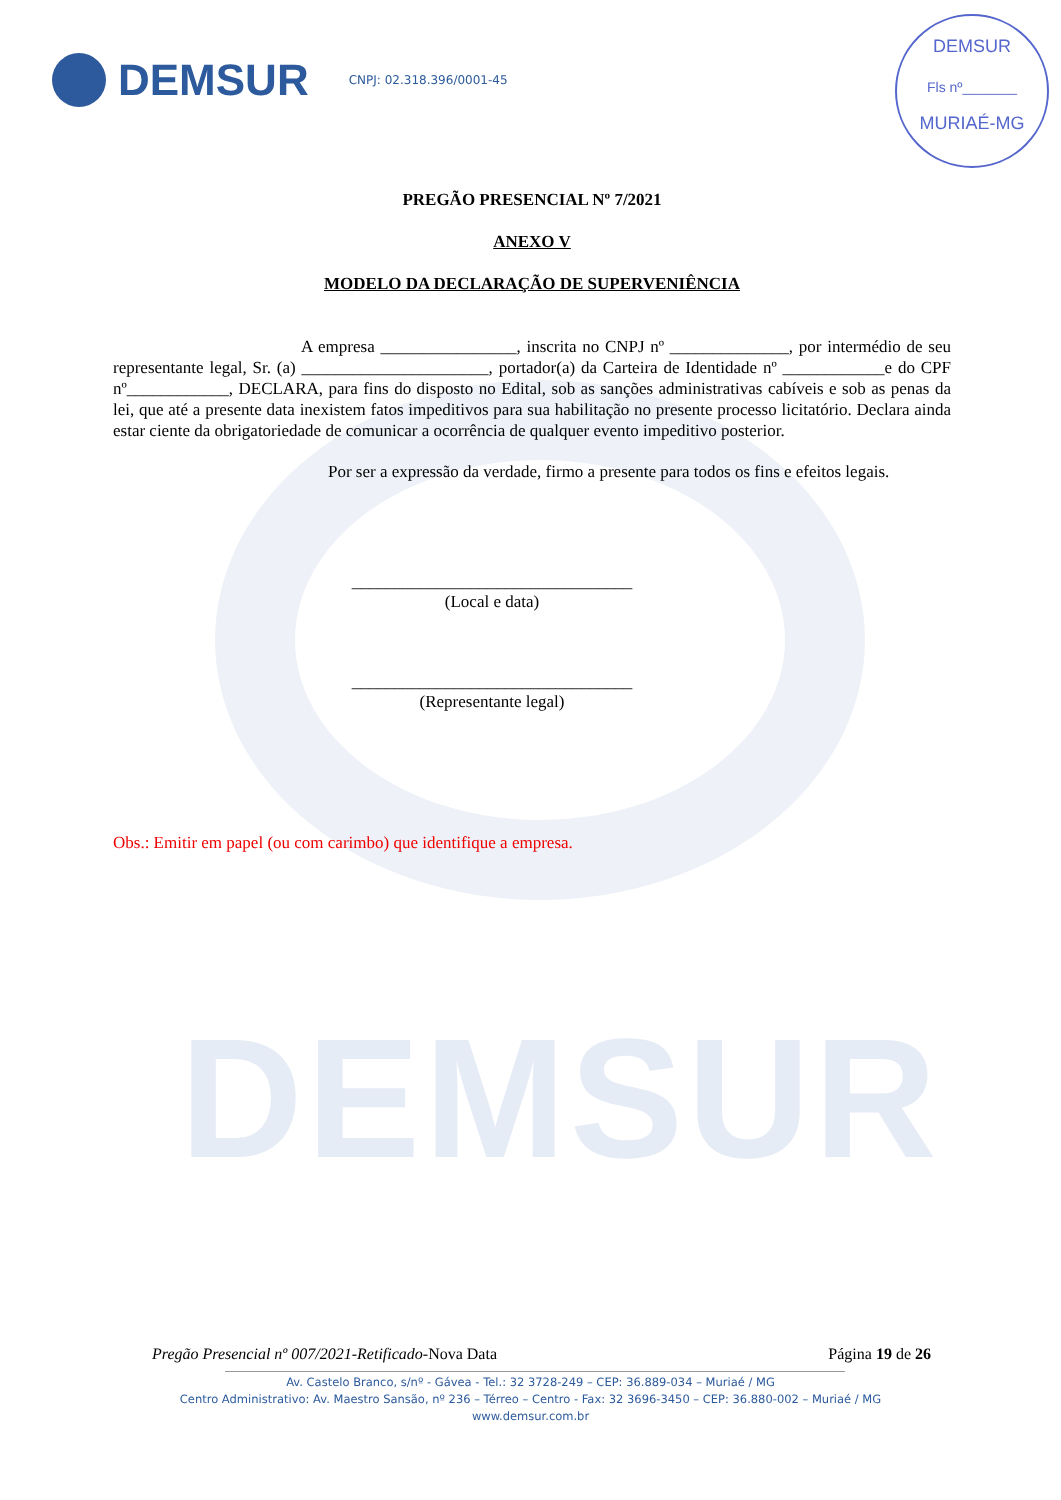DEMSUR
DEMSUR
CNPJ: 02.318.396/0001-45
DEMSUR
Fls nº_______
MURIAÉ-MG
PREGÃO PRESENCIAL Nº 7/2021
ANEXO V
MODELO DA DECLARAÇÃO DE SUPERVENIÊNCIA
A empresa ________________, inscrita no CNPJ nº ______________, por intermédio de seu representante legal, Sr. (a) ______________________, portador(a) da Carteira de Identidade nº ____________e do CPF nº____________, DECLARA, para fins do disposto no Edital, sob as sanções administrativas cabíveis e sob as penas da lei, que até a presente data inexistem fatos impeditivos para sua habilitação no presente processo licitatório. Declara ainda estar ciente da obrigatoriedade de comunicar a ocorrência de qualquer evento impeditivo posterior.
Por ser a expressão da verdade, firmo a presente para todos os fins e efeitos legais.
_________________________________
(Local e data)
_________________________________
(Representante legal)
Obs.: Emitir em papel (ou com carimbo) que identifique a empresa.
Pregão Presencial nº 007/2021-Retificado-Nova Data Página 19 de 26
Av. Castelo Branco, s/nº - Gávea - Tel.: 32 3728-249 – CEP: 36.889-034 – Muriaé / MG
Centro Administrativo: Av. Maestro Sansão, nº 236 – Térreo – Centro - Fax: 32 3696-3450 – CEP: 36.880-002 – Muriaé / MG
www.demsur.com.br